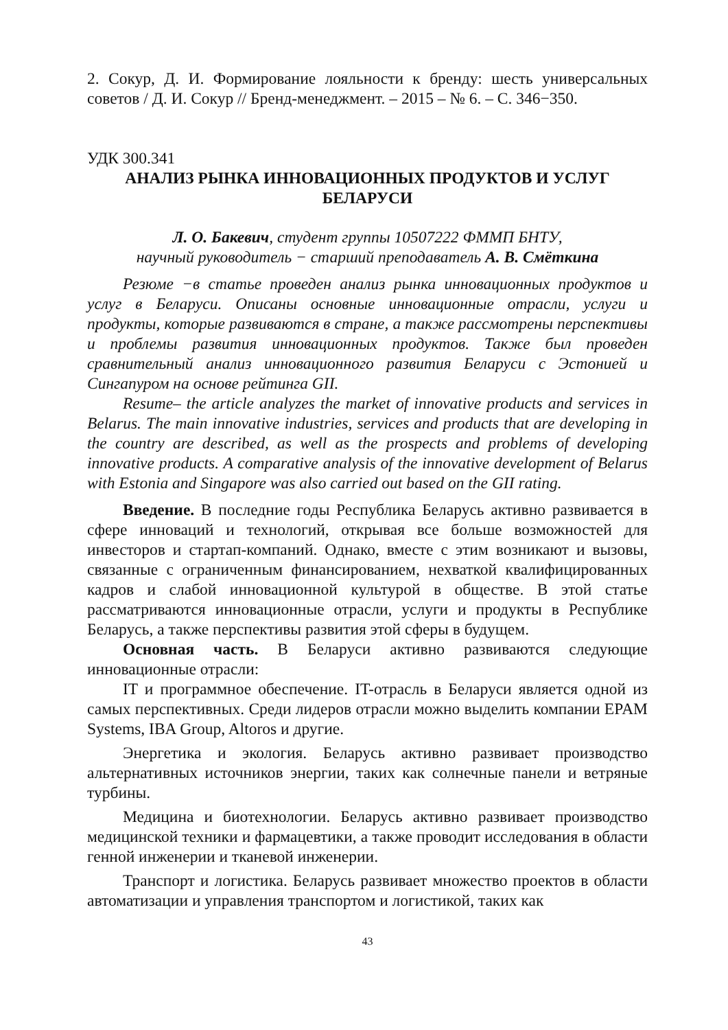2. Сокур, Д. И. Формирование лояльности к бренду: шесть универсальных советов / Д. И. Сокур // Бренд-менеджмент. – 2015 – № 6. – С. 346−350.
УДК 300.341
АНАЛИЗ РЫНКА ИННОВАЦИОННЫХ ПРОДУКТОВ И УСЛУГ
БЕЛАРУСИ
Л. О. Бакевич, студент группы 10507222 ФММП БНТУ,
научный руководитель − старший преподаватель А. В. Смёткина
Резюме −в статье проведен анализ рынка инновационных продуктов и услуг в Беларуси. Описаны основные инновационные отрасли, услуги и продукты, которые развиваются в стране, а также рассмотрены перспективы и проблемы развития инновационных продуктов. Также был проведен сравнительный анализ инновационного развития Беларуси с Эстонией и Сингапуром на основе рейтинга GII.
Resume– the article analyzes the market of innovative products and services in Belarus. The main innovative industries, services and products that are developing in the country are described, as well as the prospects and problems of developing innovative products. A comparative analysis of the innovative development of Belarus with Estonia and Singapore was also carried out based on the GII rating.
Введение. В последние годы Республика Беларусь активно развивается в сфере инноваций и технологий, открывая все больше возможностей для инвесторов и стартап-компаний. Однако, вместе с этим возникают и вызовы, связанные с ограниченным финансированием, нехваткой квалифицированных кадров и слабой инновационной культурой в обществе. В этой статье рассматриваются инновационные отрасли, услуги и продукты в Республике Беларусь, а также перспективы развития этой сферы в будущем.
Основная часть. В Беларуси активно развиваются следующие инновационные отрасли:
IT и программное обеспечение. IT-отрасль в Беларуси является одной из самых перспективных. Среди лидеров отрасли можно выделить компании EPAM Systems, IBA Group, Altoros и другие.
Энергетика и экология. Беларусь активно развивает производство альтернативных источников энергии, таких как солнечные панели и ветряные турбины.
Медицина и биотехнологии. Беларусь активно развивает производство медицинской техники и фармацевтики, а также проводит исследования в области генной инженерии и тканевой инженерии.
Транспорт и логистика. Беларусь развивает множество проектов в области автоматизации и управления транспортом и логистикой, таких как
43